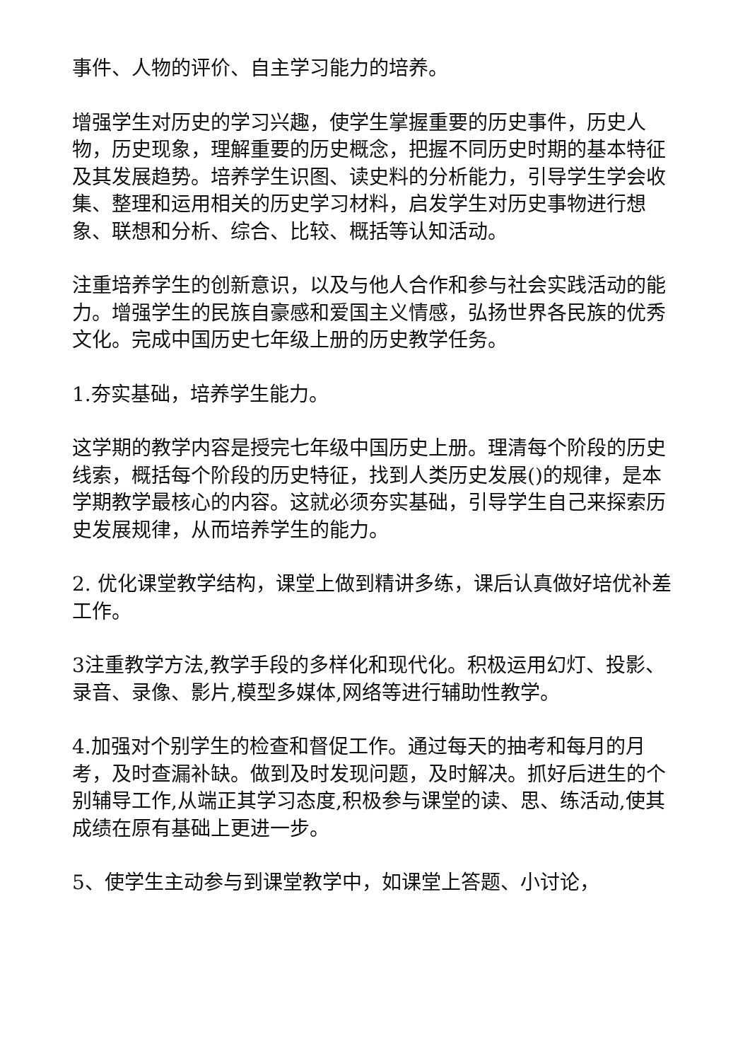事件、人物的评价、自主学习能力的培养。
增强学生对历史的学习兴趣，使学生掌握重要的历史事件，历史人物，历史现象，理解重要的历史概念，把握不同历史时期的基本特征及其发展趋势。培养学生识图、读史料的分析能力，引导学生学会收集、整理和运用相关的历史学习材料，启发学生对历史事物进行想象、联想和分析、综合、比较、概括等认知活动。
注重培养学生的创新意识，以及与他人合作和参与社会实践活动的能力。增强学生的民族自豪感和爱国主义情感，弘扬世界各民族的优秀文化。完成中国历史七年级上册的历史教学任务。
1.夯实基础，培养学生能力。
这学期的教学内容是授完七年级中国历史上册。理清每个阶段的历史线索，概括每个阶段的历史特征，找到人类历史发展()的规律，是本学期教学最核心的内容。这就必须夯实基础，引导学生自己来探索历史发展规律，从而培养学生的能力。
2. 优化课堂教学结构，课堂上做到精讲多练，课后认真做好培优补差工作。
3注重教学方法,教学手段的多样化和现代化。积极运用幻灯、投影、录音、录像、影片,模型多媒体,网络等进行辅助性教学。
4.加强对个别学生的检查和督促工作。通过每天的抽考和每月的月考，及时查漏补缺。做到及时发现问题，及时解决。抓好后进生的个别辅导工作,从端正其学习态度,积极参与课堂的读、思、练活动,使其成绩在原有基础上更进一步。
5、使学生主动参与到课堂教学中，如课堂上答题、小讨论，